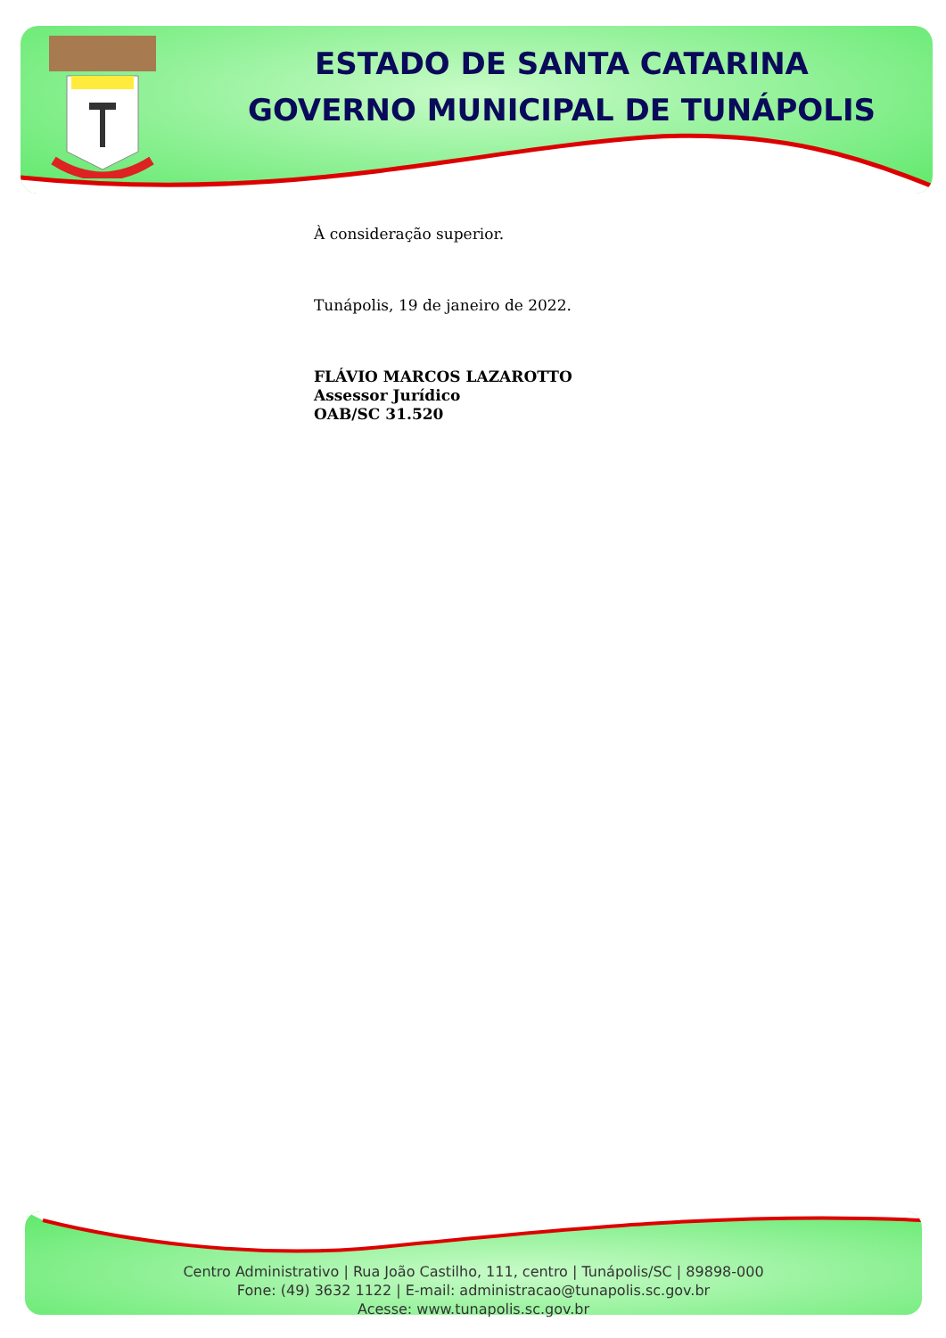ESTADO DE SANTA CATARINA
GOVERNO MUNICIPAL DE TUNÁPOLIS
À consideração superior.
Tunápolis, 19 de janeiro de 2022.
FLÁVIO MARCOS LAZAROTTO
Assessor Jurídico
OAB/SC 31.520
Centro Administrativo | Rua João Castilho, 111, centro | Tunápolis/SC | 89898-000
Fone: (49) 3632 1122 | E-mail: administracao@tunapolis.sc.gov.br
Acesse: www.tunapolis.sc.gov.br